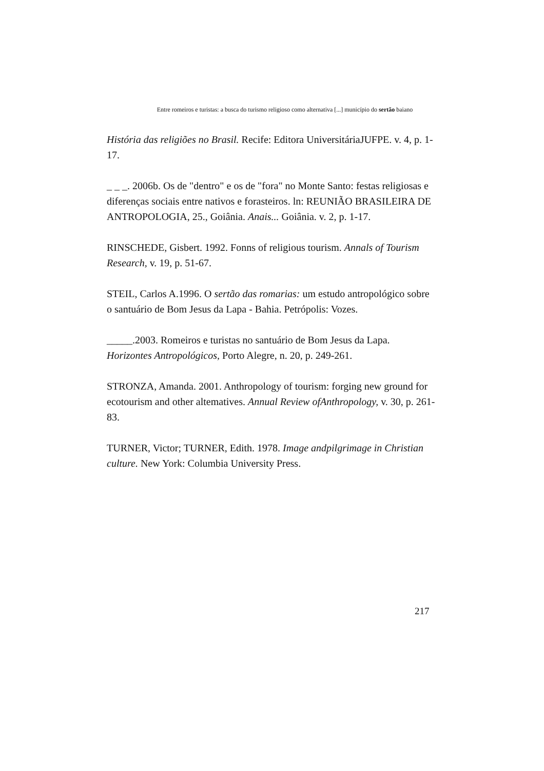Entre romeiros e turistas: a busca do turismo religioso como alternativa [...] município do sertão baiano
História das religiões no Brasil. Recife: Editora UniversitáriaJUFPE. v. 4, p. 1-17.
_ _ _. 2006b. Os de "dentro" e os de "fora" no Monte Santo: festas religiosas e diferenças sociais entre nativos e forasteiros. ln: REUNIÃO BRASILEIRA DE ANTROPOLOGIA, 25., Goiânia. Anais... Goiânia. v. 2, p. 1-17.
RINSCHEDE, Gisbert. 1992. Fonns of religious tourism. Annals of Tourism Research, v. 19, p. 51-67.
STEIL, Carlos A.1996. O sertão das romarias: um estudo antropológico sobre o santuário de Bom Jesus da Lapa - Bahia. Petrópolis: Vozes.
_____.2003. Romeiros e turistas no santuário de Bom Jesus da Lapa. Horizontes Antropológicos, Porto Alegre, n. 20, p. 249-261.
STRONZA, Amanda. 2001. Anthropology of tourism: forging new ground for ecotourism and other altematives. Annual Review ofAnthropology, v. 30, p. 261-83.
TURNER, Victor; TURNER, Edith. 1978. Image andpilgrimage in Christian culture. New York: Columbia University Press.
217